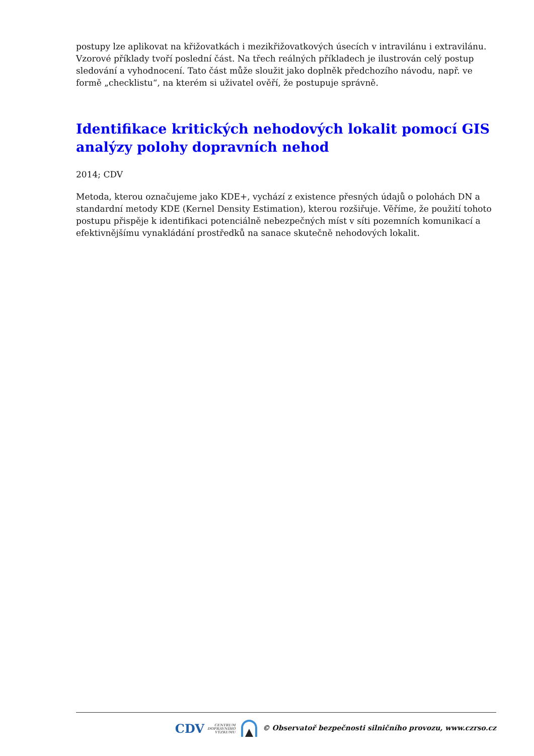postupy lze aplikovat na křižovatkách i mezikřižovatkových úsecích v intravilánu i extravilánu. Vzorové příklady tvoří poslední část. Na třech reálných příkladech je ilustrován celý postup sledování a vyhodnocení. Tato část může sloužit jako doplněk předchozího návodu, např. ve formě „checklistu“, na kterém si uživatel ověří, že postupuje správně.
Identifikace kritických nehodových lokalit pomocí GIS analýzy polohy dopravních nehod
2014; CDV
Metoda, kterou označujeme jako KDE+, vychází z existence přesných údajů o polohách DN a standardní metody KDE (Kernel Density Estimation), kterou rozšiřuje. Věříme, že použití tohoto postupu přispěje k identifikaci potenciálně nebezpečných míst v síti pozemních komunikací a efektivnějšímu vynakládání prostředků na sanace skutečně nehodových lokalit.
CDV CENTRUM
DOPRAVNÍHO
VÝZKUMU © Observatoř bezpečnosti silničního provozu, www.czrso.cz